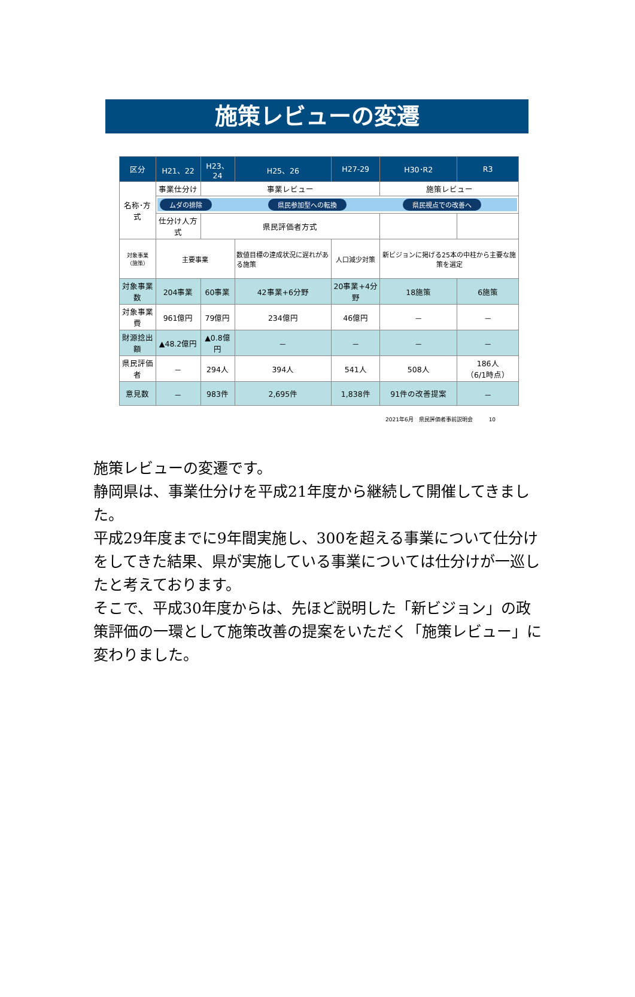施策レビューの変遷
| 区分 | H21、22 | H23、24 | H25、26 | H27-29 | H30･R2 | R3 |
| --- | --- | --- | --- | --- | --- | --- |
| 名称･方式 | 事業仕分け | 事業レビュー | | | 施策レビュー | |
| | ムダの排除 県民参加型への転換 県民視点での改善へ | | | | | |
| | 仕分け人方式 | 県民評価者方式 | | | | |
| 対象事業 （施策） | 主要事業 | | 数値目標の達成状況に遅れがある施策 | 人口減少対策 | 新ビジョンに掲げる25本の中柱から主要な施策を選定 | |
| 対象事業数 | 204事業 | 60事業 | 42事業+6分野 | 20事業+4分野 | 18施策 | 6施策 |
| 対象事業費 | 961億円 | 79億円 | 234億円 | 46億円 | － | － |
| 財源捻出額 | ▲48.2億円 | ▲0.8億円 | － | － | － | － |
| 県民評価者 | － | 294人 | 394人 | 541人 | 508人 | 186人 （6/1時点） |
| 意見数 | － | 983件 | 2,695件 | 1,838件 | 91件の改善提案 | － |
2021年6月　県民評価者事前説明会　　　10
施策レビューの変遷です。
静岡県は、事業仕分けを平成21年度から継続して開催してきました。
平成29年度までに9年間実施し、300を超える事業について仕分けをしてきた結果、県が実施している事業については仕分けが一巡したと考えております。
そこで、平成30年度からは、先ほど説明した「新ビジョン」の政策評価の一環として施策改善の提案をいただく「施策レビュー」に変わりました。